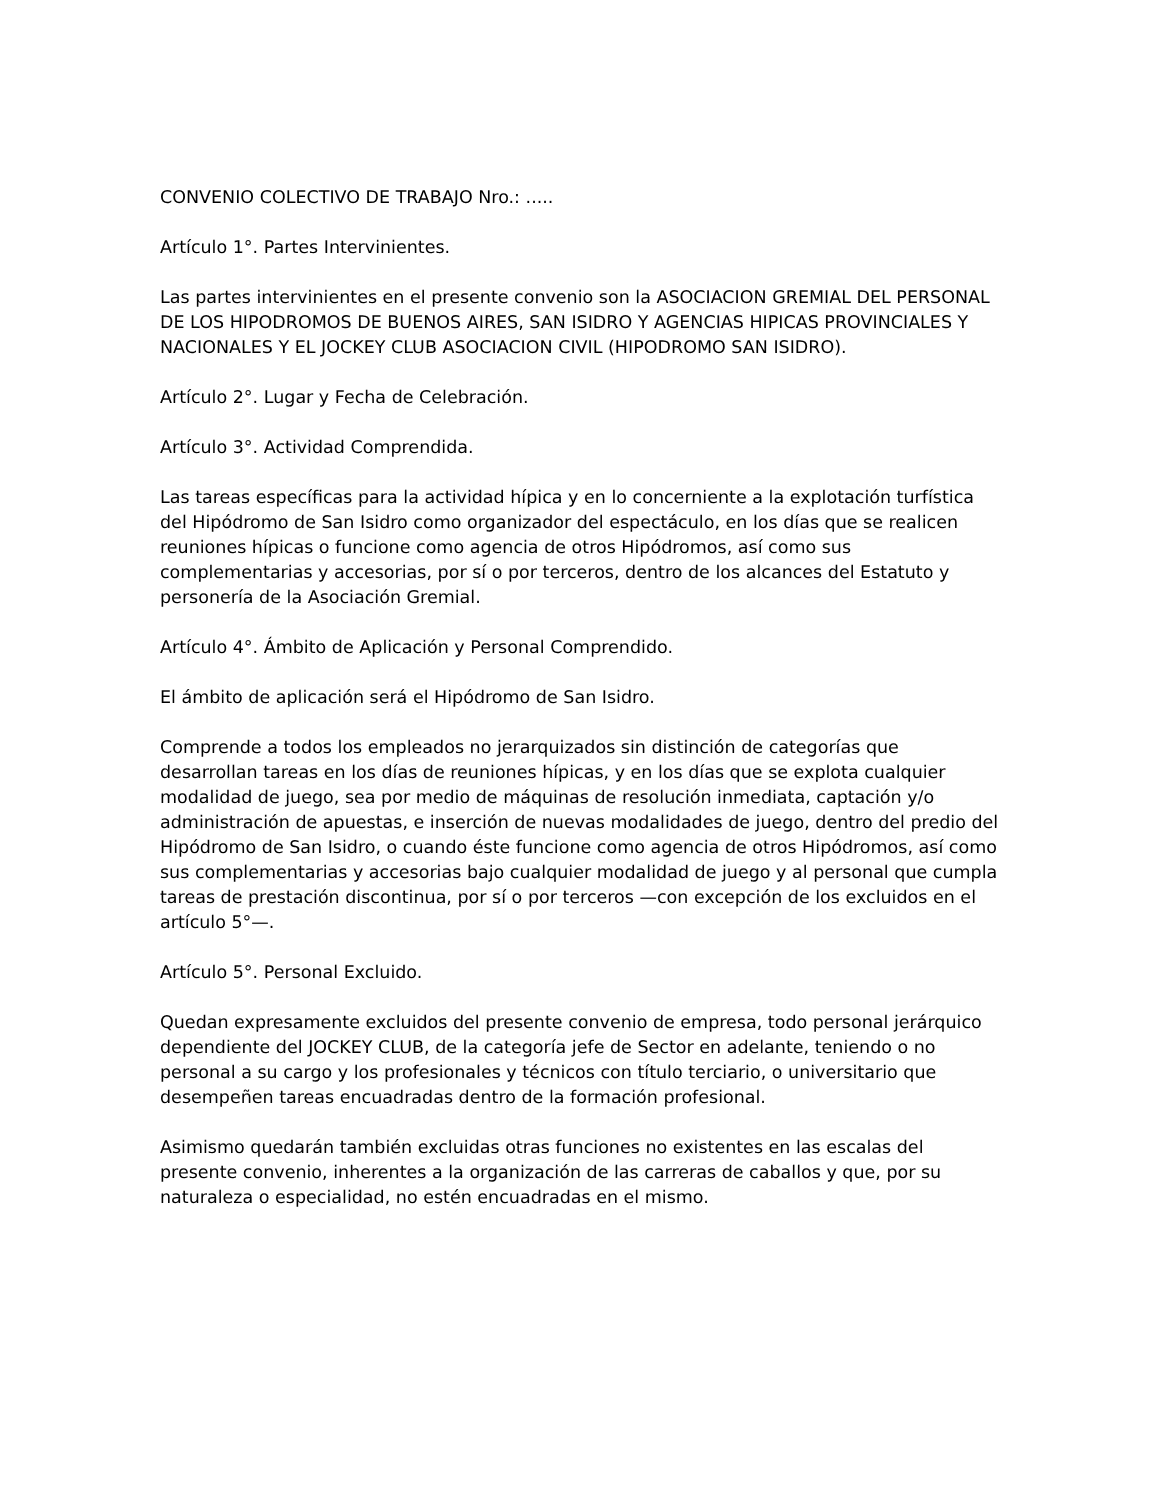CONVENIO COLECTIVO DE TRABAJO Nro.: .....
Artículo 1°. Partes Intervinientes.
Las partes intervinientes en el presente convenio son la ASOCIACION GREMIAL DEL PERSONAL DE LOS HIPODROMOS DE BUENOS AIRES, SAN ISIDRO Y AGENCIAS HIPICAS PROVINCIALES Y NACIONALES Y EL JOCKEY CLUB ASOCIACION CIVIL (HIPODROMO SAN ISIDRO).
Artículo 2°. Lugar y Fecha de Celebración.
Artículo 3°. Actividad Comprendida.
Las tareas específicas para la actividad hípica y en lo concerniente a la explotación turfística del Hipódromo de San Isidro como organizador del espectáculo, en los días que se realicen reuniones hípicas o funcione como agencia de otros Hipódromos, así como sus complementarias y accesorias, por sí o por terceros, dentro de los alcances del Estatuto y personería de la Asociación Gremial.
Artículo 4°. Ámbito de Aplicación y Personal Comprendido.
El ámbito de aplicación será el Hipódromo de San Isidro.
Comprende a todos los empleados no jerarquizados sin distinción de categorías que desarrollan tareas en los días de reuniones hípicas, y en los días que se explota cualquier modalidad de juego, sea por medio de máquinas de resolución inmediata, captación y/o administración de apuestas, e inserción de nuevas modalidades de juego, dentro del predio del Hipódromo de San Isidro, o cuando éste funcione como agencia de otros Hipódromos, así como sus complementarias y accesorias bajo cualquier modalidad de juego y al personal que cumpla tareas de prestación discontinua, por sí o por terceros —con excepción de los excluidos en el artículo 5°—.
Artículo 5°. Personal Excluido.
Quedan expresamente excluidos del presente convenio de empresa, todo personal jerárquico dependiente del JOCKEY CLUB, de la categoría jefe de Sector en adelante, teniendo o no personal a su cargo y los profesionales y técnicos con título terciario, o universitario que desempeñen tareas encuadradas dentro de la formación profesional.
Asimismo quedarán también excluidas otras funciones no existentes en las escalas del presente convenio, inherentes a la organización de las carreras de caballos y que, por su naturaleza o especialidad, no estén encuadradas en el mismo.